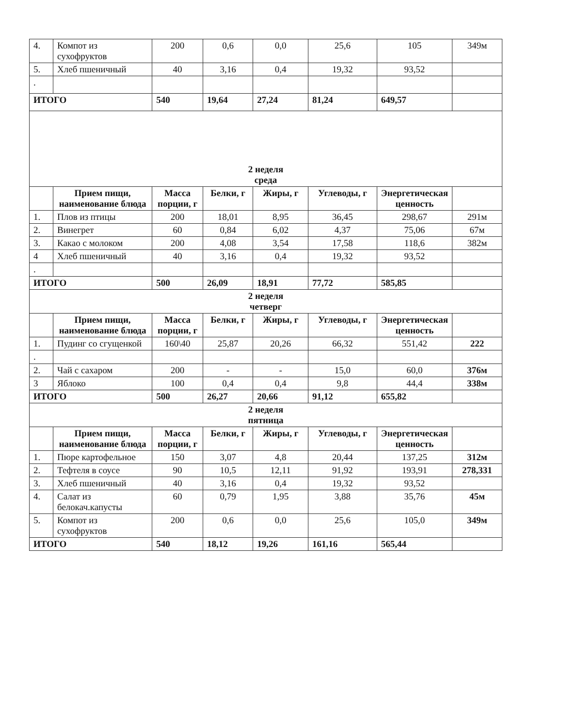| 4. | Компот из сухофруктов | 200 | 0,6 | 0,0 | 25,6 | 105 | 349м |
| 5. | Хлеб пшеничный | 40 | 3,16 | 0,4 | 19,32 | 93,52 | |
| . | | | | | | | |
| ИТОГО | | 540 | 19,64 | 27,24 | 81,24 | 649,57 | |
| 2 неделя среда | | | | | | | |
| | Прием пищи, наименование блюда | Масса порции, г | Белки, г | Жиры, г | Углеводы, г | Энергетическая ценность | |
| 1. | Плов из птицы | 200 | 18,01 | 8,95 | 36,45 | 298,67 | 291м |
| 2. | Винегрет | 60 | 0,84 | 6,02 | 4,37 | 75,06 | 67м |
| 3. | Какао с молоком | 200 | 4,08 | 3,54 | 17,58 | 118,6 | 382м |
| 4 | Хлеб пшеничный | 40 | 3,16 | 0,4 | 19,32 | 93,52 | |
| . | | | | | | | |
| ИТОГО | | 500 | 26,09 | 18,91 | 77,72 | 585,85 | |
| 2 неделя четверг | | | | | | | |
| | Прием пищи, наименование блюда | Масса порции, г | Белки, г | Жиры, г | Углеводы, г | Энергетическая ценность | |
| 1. | Пудинг со сгущенкой | 160\40 | 25,87 | 20,26 | 66,32 | 551,42 | 222 |
| . | | | | | | | |
| 2. | Чай с сахаром | 200 | - | - | 15,0 | 60,0 | 376м |
| 3 | Яблоко | 100 | 0,4 | 0,4 | 9,8 | 44,4 | 338м |
| ИТОГО | | 500 | 26,27 | 20,66 | 91,12 | 655,82 | |
| 2 неделя пятница | | | | | | | |
| | Прием пищи, наименование блюда | Масса порции, г | Белки, г | Жиры, г | Углеводы, г | Энергетическая ценность | |
| 1. | Пюре картофельное | 150 | 3,07 | 4,8 | 20,44 | 137,25 | 312м |
| 2. | Тефтеля в соусе | 90 | 10,5 | 12,11 | 91,92 | 193,91 | 278,331 |
| 3. | Хлеб пшеничный | 40 | 3,16 | 0,4 | 19,32 | 93,52 | |
| 4. | Салат из белокач.капусты | 60 | 0,79 | 1,95 | 3,88 | 35,76 | 45м |
| 5. | Компот из сухофруктов | 200 | 0,6 | 0,0 | 25,6 | 105,0 | 349м |
| ИТОГО | | 540 | 18,12 | 19,26 | 161,16 | 565,44 | |